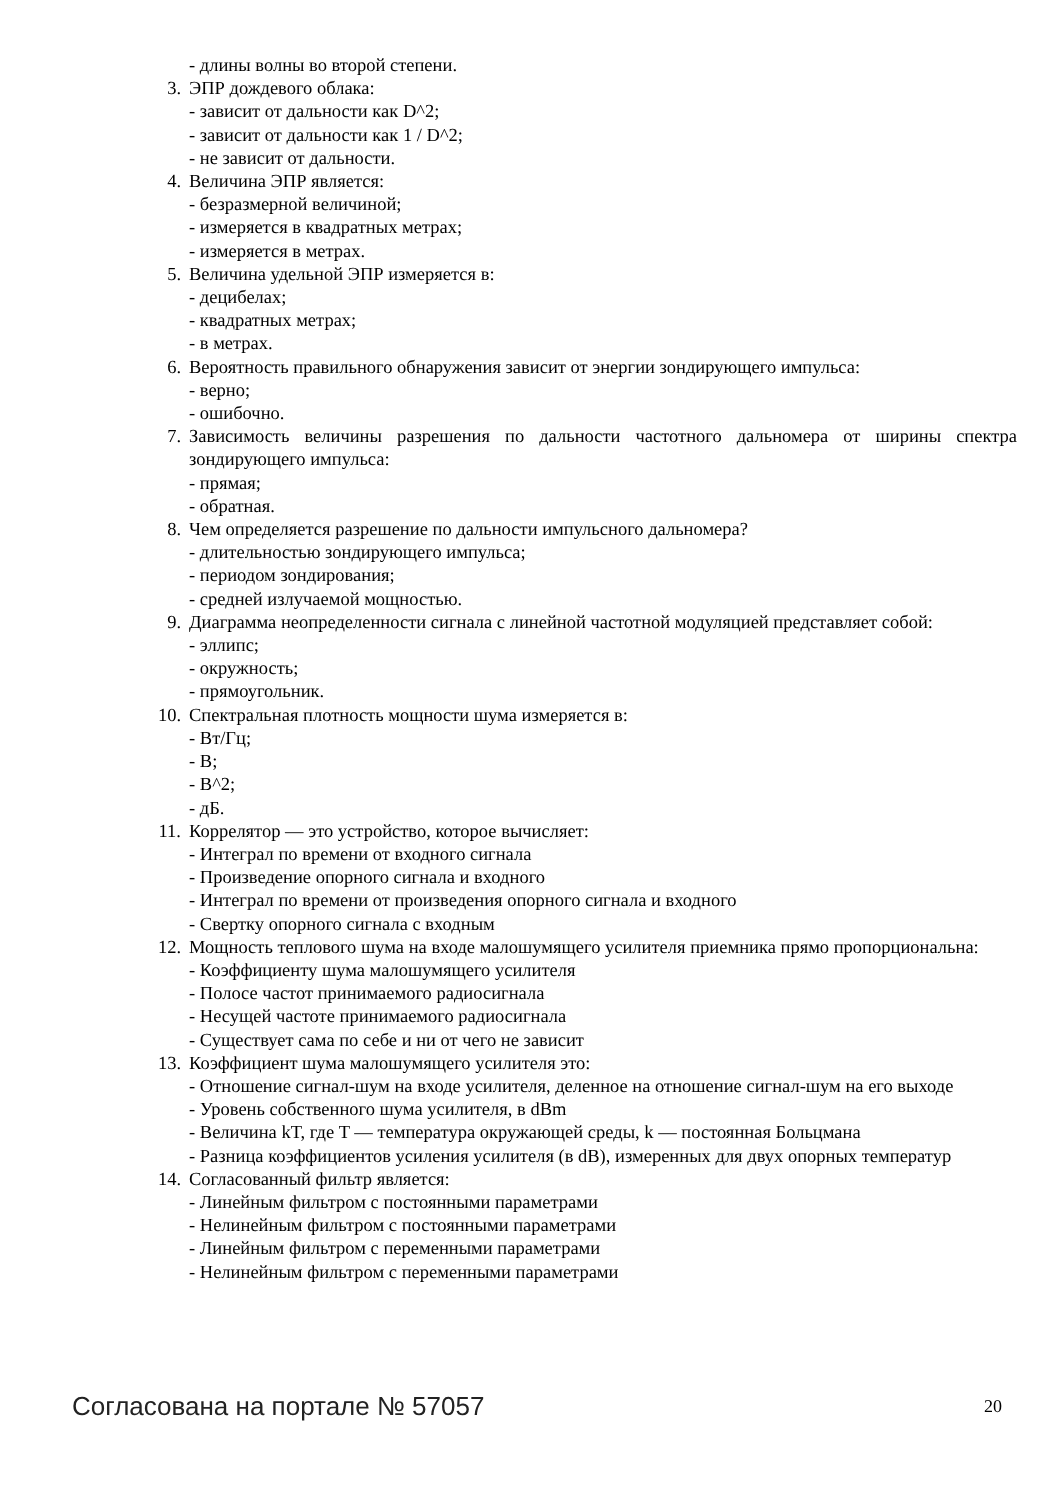- длины волны во второй степени.
3. ЭПР дождевого облака:
- зависит от дальности как D^2;
- зависит от дальности как 1 / D^2;
- не зависит от дальности.
4. Величина ЭПР является:
- безразмерной величиной;
- измеряется в квадратных метрах;
- измеряется в метрах.
5. Величина удельной ЭПР измеряется в:
- децибелах;
- квадратных метрах;
- в метрах.
6. Вероятность правильного обнаружения зависит от энергии зондирующего импульса:
- верно;
- ошибочно.
7. Зависимость величины разрешения по дальности частотного дальномера от ширины спектра зондирующего импульса:
- прямая;
- обратная.
8. Чем определяется разрешение по дальности импульсного дальномера?
- длительностью зондирующего импульса;
- периодом зондирования;
- средней излучаемой мощностью.
9. Диаграмма неопределенности сигнала с линейной частотной модуляцией представляет собой:
- эллипс;
- окружность;
- прямоугольник.
10. Спектральная плотность мощности шума измеряется в:
- Вт/Гц;
- В;
- В^2;
- дБ.
11. Коррелятор — это устройство, которое вычисляет:
- Интеграл по времени от входного сигнала
- Произведение опорного сигнала и входного
- Интеграл по времени от произведения опорного сигнала и входного
- Свертку опорного сигнала с входным
12. Мощность теплового шума на входе малошумящего усилителя приемника прямо пропорциональна:
- Коэффициенту шума малошумящего усилителя
- Полосе частот принимаемого радиосигнала
- Несущей частоте принимаемого радиосигнала
- Существует сама по себе и ни от чего не зависит
13. Коэффициент шума малошумящего усилителя это:
- Отношение сигнал-шум на входе усилителя, деленное на отношение сигнал-шум на его выходе
- Уровень собственного шума усилителя, в dBm
- Величина kT, где T — температура окружающей среды, k — постоянная Больцмана
- Разница коэффициентов усиления усилителя (в dB), измеренных для двух опорных температур
14. Согласованный фильтр является:
- Линейным фильтром с постоянными параметрами
- Нелинейным фильтром с постоянными параметрами
- Линейным фильтром с переменными параметрами
- Нелинейным фильтром с переменными параметрами
Согласована на портале № 57057 20